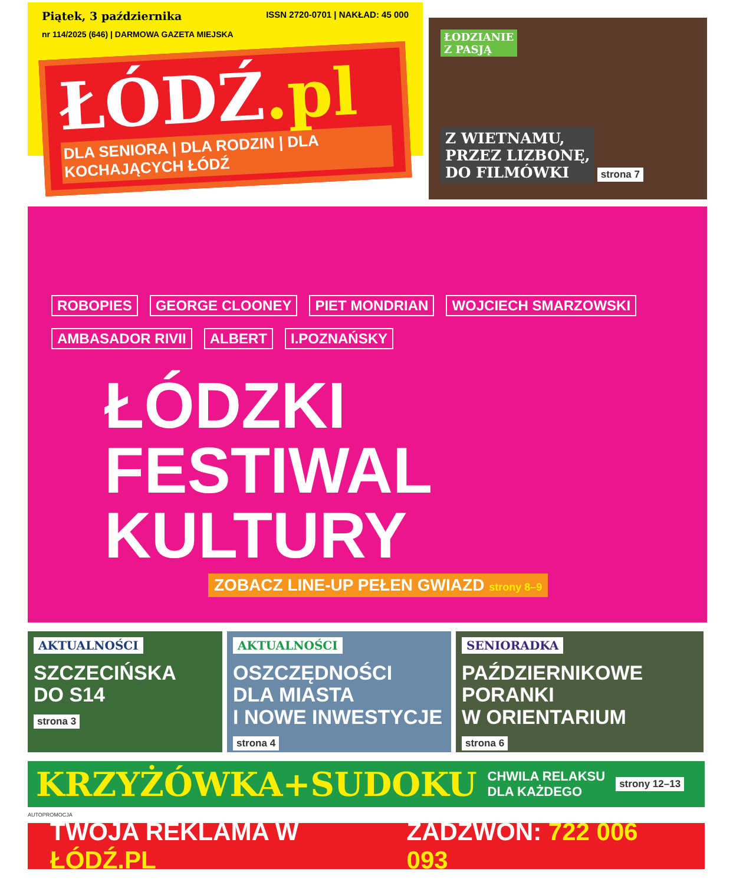Piątek, 3 października ISSN 2720-0701 | NAKŁAD: 45 000
nr 114/2025 (646) | DARMOWA GAZETA MIEJSKA
ŁÓDŹ.pl
DLA SENIORA | DLA RODZIN | DLA KOCHAJĄCYCH ŁÓDŹ
ŁODZIANIE
Z PASJĄ
Z WIETNAMU,
PRZEZ LIZBONĘ,
DO FILMÓWKI
strona 7
ROBOPIES GEORGE CLOONEY PIET MONDRIAN WOJCIECH SMARZOWSKI AMBASADOR RIVII ALBERT I.POZNAŃSKY
ŁÓDZKI
FESTIWAL KULTURY
ZOBACZ LINE-UP PEŁEN GWIAZD strony 8–9
AKTUALNOŚCI
SZCZECIŃSKA
DO S14
strona 3
AKTUALNOŚCI
OSZCZĘDNOŚCI
DLA MIASTA
I NOWE INWESTYCJE
strona 4
SENIORADKA
PAŹDZIERNIKOWE
PORANKI
W ORIENTARIUM
strona 6
KRZYŻÓWKA+SUDOKU CHWILA RELAKSU
DLA KAŻDEGO strony 12–13
AUTOPROMOCJA
TWOJA REKLAMA W ŁÓDŹ.PL ZADZWOŃ: 722 006 093